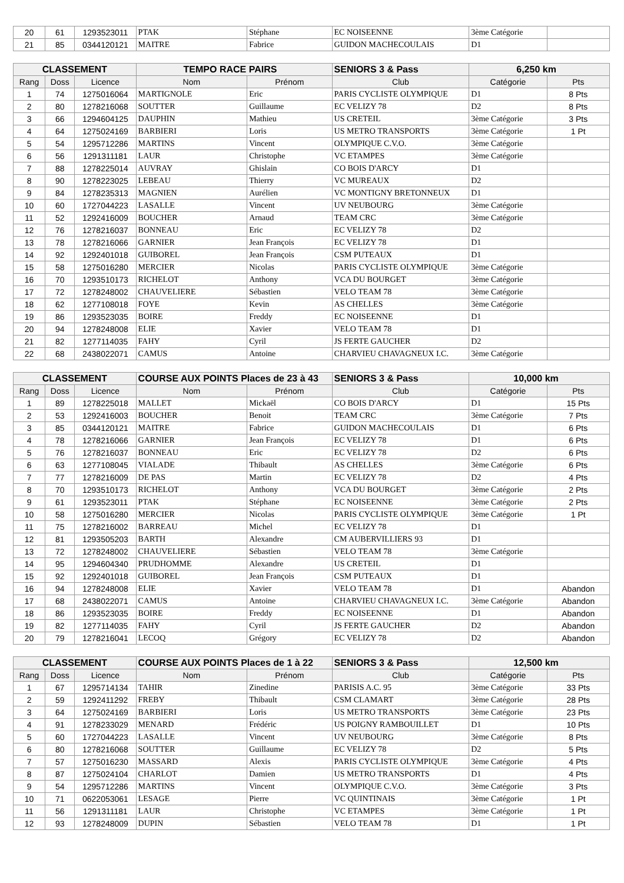| 20 | 61 | 1293523011 | PTAK | Stéphane | EC NOISEENNE | 3ème Catégorie | |
| 21 | 85 | 0344120121 | MAITRE | Fabrice | GUIDON MACHECOULAIS | D1 | |
| CLASSEMENT | | | TEMPO RACE PAIRS | | SENIORS 3 & Pass | 6,250 km | |
| --- | --- | --- | --- | --- | --- | --- | --- |
| Rang | Doss | Licence | Nom | Prénom | Club | Catégorie | Pts |
| 1 | 74 | 1275016064 | MARTIGNOLE | Eric | PARIS CYCLISTE OLYMPIQUE | D1 | 8 Pts |
| 2 | 80 | 1278216068 | SOUTTER | Guillaume | EC VELIZY 78 | D2 | 8 Pts |
| 3 | 66 | 1294604125 | DAUPHIN | Mathieu | US CRETEIL | 3ème Catégorie | 3 Pts |
| 4 | 64 | 1275024169 | BARBIERI | Loris | US METRO TRANSPORTS | 3ème Catégorie | 1 Pt |
| 5 | 54 | 1295712286 | MARTINS | Vincent | OLYMPIQUE C.V.O. | 3ème Catégorie | |
| 6 | 56 | 1291311181 | LAUR | Christophe | VC ETAMPES | 3ème Catégorie | |
| 7 | 88 | 1278225014 | AUVRAY | Ghislain | CO BOIS D'ARCY | D1 | |
| 8 | 90 | 1278223025 | LEBEAU | Thierry | VC MUREAUX | D2 | |
| 9 | 84 | 1278235313 | MAGNIEN | Aurélien | VC MONTIGNY BRETONNEUX | D1 | |
| 10 | 60 | 1727044223 | LASALLE | Vincent | UV NEUBOURG | 3ème Catégorie | |
| 11 | 52 | 1292416009 | BOUCHER | Arnaud | TEAM CRC | 3ème Catégorie | |
| 12 | 76 | 1278216037 | BONNEAU | Eric | EC VELIZY 78 | D2 | |
| 13 | 78 | 1278216066 | GARNIER | Jean François | EC VELIZY 78 | D1 | |
| 14 | 92 | 1292401018 | GUIBOREL | Jean François | CSM PUTEAUX | D1 | |
| 15 | 58 | 1275016280 | MERCIER | Nicolas | PARIS CYCLISTE OLYMPIQUE | 3ème Catégorie | |
| 16 | 70 | 1293510173 | RICHELOT | Anthony | VCA DU BOURGET | 3ème Catégorie | |
| 17 | 72 | 1278248002 | CHAUVELIERE | Sébastien | VELO TEAM 78 | 3ème Catégorie | |
| 18 | 62 | 1277108018 | FOYE | Kevin | AS CHELLES | 3ème Catégorie | |
| 19 | 86 | 1293523035 | BOIRE | Freddy | EC NOISEENNE | D1 | |
| 20 | 94 | 1278248008 | ELIE | Xavier | VELO TEAM 78 | D1 | |
| 21 | 82 | 1277114035 | FAHY | Cyril | JS FERTE GAUCHER | D2 | |
| 22 | 68 | 2438022071 | CAMUS | Antoine | CHARVIEU CHAVAGNEUX I.C. | 3ème Catégorie | |
| CLASSEMENT | | | COURSE AUX POINTS Places de 23 à 43 | | SENIORS 3 & Pass | 10,000 km | |
| --- | --- | --- | --- | --- | --- | --- | --- |
| Rang | Doss | Licence | Nom | Prénom | Club | Catégorie | Pts |
| 1 | 89 | 1278225018 | MALLET | Mickaël | CO BOIS D'ARCY | D1 | 15 Pts |
| 2 | 53 | 1292416003 | BOUCHER | Benoit | TEAM CRC | 3ème Catégorie | 7 Pts |
| 3 | 85 | 0344120121 | MAITRE | Fabrice | GUIDON MACHECOULAIS | D1 | 6 Pts |
| 4 | 78 | 1278216066 | GARNIER | Jean François | EC VELIZY 78 | D1 | 6 Pts |
| 5 | 76 | 1278216037 | BONNEAU | Eric | EC VELIZY 78 | D2 | 6 Pts |
| 6 | 63 | 1277108045 | VIALADE | Thibault | AS CHELLES | 3ème Catégorie | 6 Pts |
| 7 | 77 | 1278216009 | DE PAS | Martin | EC VELIZY 78 | D2 | 4 Pts |
| 8 | 70 | 1293510173 | RICHELOT | Anthony | VCA DU BOURGET | 3ème Catégorie | 2 Pts |
| 9 | 61 | 1293523011 | PTAK | Stéphane | EC NOISEENNE | 3ème Catégorie | 2 Pts |
| 10 | 58 | 1275016280 | MERCIER | Nicolas | PARIS CYCLISTE OLYMPIQUE | 3ème Catégorie | 1 Pt |
| 11 | 75 | 1278216002 | BARREAU | Michel | EC VELIZY 78 | D1 | |
| 12 | 81 | 1293505203 | BARTH | Alexandre | CM AUBERVILLIERS 93 | D1 | |
| 13 | 72 | 1278248002 | CHAUVELIERE | Sébastien | VELO TEAM 78 | 3ème Catégorie | |
| 14 | 95 | 1294604340 | PRUDHOMME | Alexandre | US CRETEIL | D1 | |
| 15 | 92 | 1292401018 | GUIBOREL | Jean François | CSM PUTEAUX | D1 | |
| 16 | 94 | 1278248008 | ELIE | Xavier | VELO TEAM 78 | D1 | Abandon |
| 17 | 68 | 2438022071 | CAMUS | Antoine | CHARVIEU CHAVAGNEUX I.C. | 3ème Catégorie | Abandon |
| 18 | 86 | 1293523035 | BOIRE | Freddy | EC NOISEENNE | D1 | Abandon |
| 19 | 82 | 1277114035 | FAHY | Cyril | JS FERTE GAUCHER | D2 | Abandon |
| 20 | 79 | 1278216041 | LECOQ | Grégory | EC VELIZY 78 | D2 | Abandon |
| CLASSEMENT | | | COURSE AUX POINTS Places de 1 à 22 | | SENIORS 3 & Pass | 12,500 km | |
| --- | --- | --- | --- | --- | --- | --- | --- |
| Rang | Doss | Licence | Nom | Prénom | Club | Catégorie | Pts |
| 1 | 67 | 1295714134 | TAHIR | Zinedine | PARISIS A.C. 95 | 3ème Catégorie | 33 Pts |
| 2 | 59 | 1292411292 | FREBY | Thibault | CSM CLAMART | 3ème Catégorie | 28 Pts |
| 3 | 64 | 1275024169 | BARBIERI | Loris | US METRO TRANSPORTS | 3ème Catégorie | 23 Pts |
| 4 | 91 | 1278233029 | MENARD | Frédéric | US POIGNY RAMBOUILLET | D1 | 10 Pts |
| 5 | 60 | 1727044223 | LASALLE | Vincent | UV NEUBOURG | 3ème Catégorie | 8 Pts |
| 6 | 80 | 1278216068 | SOUTTER | Guillaume | EC VELIZY 78 | D2 | 5 Pts |
| 7 | 57 | 1275016230 | MASSARD | Alexis | PARIS CYCLISTE OLYMPIQUE | 3ème Catégorie | 4 Pts |
| 8 | 87 | 1275024104 | CHARLOT | Damien | US METRO TRANSPORTS | D1 | 4 Pts |
| 9 | 54 | 1295712286 | MARTINS | Vincent | OLYMPIQUE C.V.O. | 3ème Catégorie | 3 Pts |
| 10 | 71 | 0622053061 | LESAGE | Pierre | VC QUINTINAIS | 3ème Catégorie | 1 Pt |
| 11 | 56 | 1291311181 | LAUR | Christophe | VC ETAMPES | 3ème Catégorie | 1 Pt |
| 12 | 93 | 1278248009 | DUPIN | Sébastien | VELO TEAM 78 | D1 | 1 Pt |